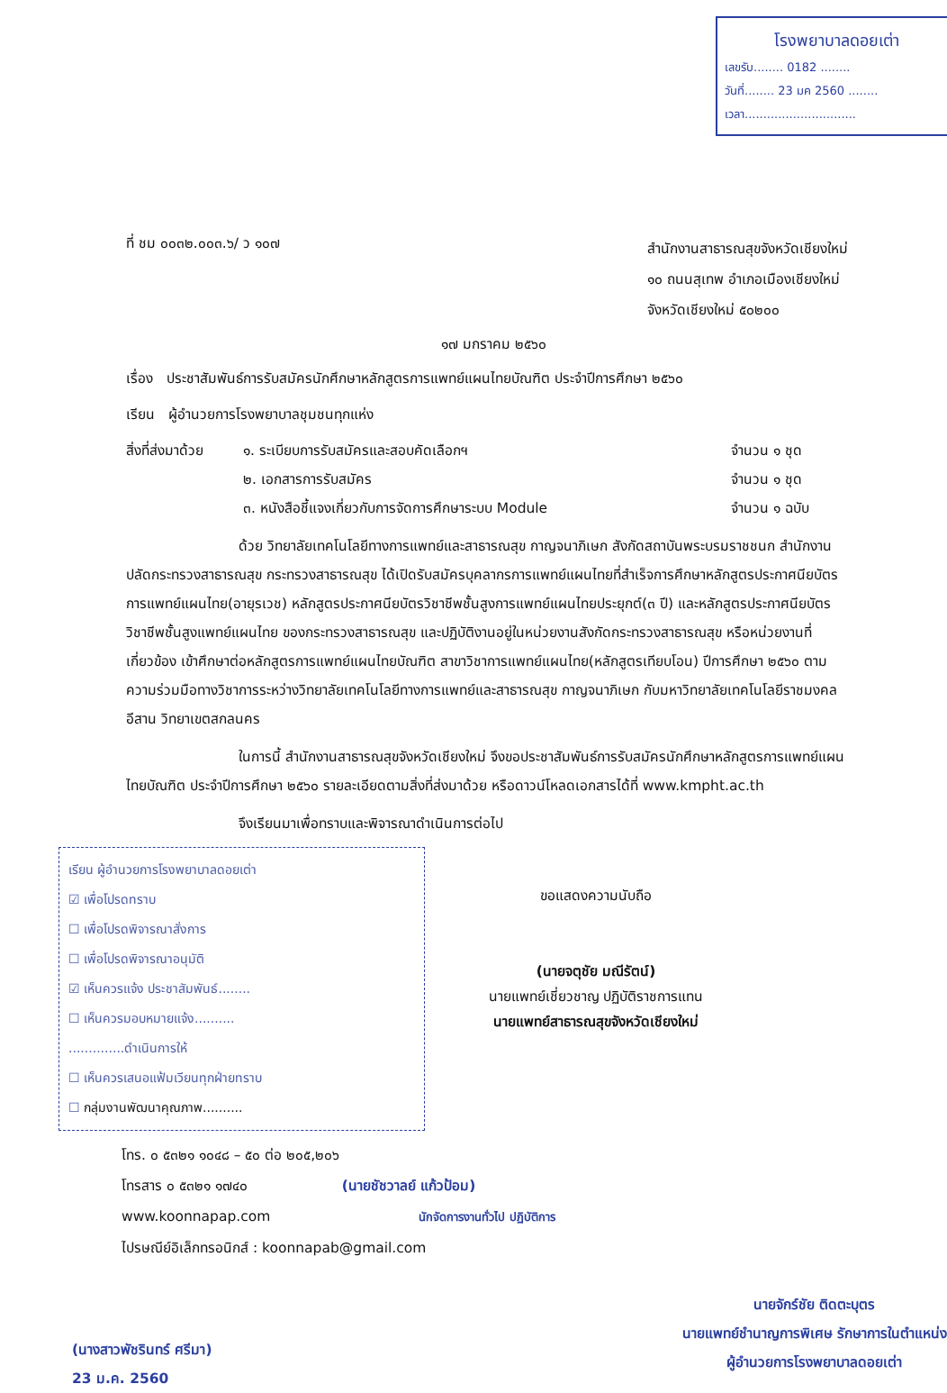โรงพยาบาลดอยเต่า
เลขรับ........ 0182 ........
วันที่........ 23 มค 2560 ........
เวลา..............................
ที่ ชม ๐๐๓๒.๐๐๓.๖/ ว ๑๐๗
สำนักงานสาธารณสุขจังหวัดเชียงใหม่
๑๐ ถนนสุเทพ อำเภอเมืองเชียงใหม่
จังหวัดเชียงใหม่ ๕๐๒๐๐
๑๗ มกราคม ๒๕๖๐
เรื่อง ประชาสัมพันธ์การรับสมัครนักศึกษาหลักสูตรการแพทย์แผนไทยบัณฑิต ประจำปีการศึกษา ๒๕๖๐
เรียน ผู้อำนวยการโรงพยาบาลชุมชนทุกแห่ง
สิ่งที่ส่งมาด้วย
๑. ระเบียบการรับสมัครและสอบคัดเลือกฯ
๒. เอกสารการรับสมัคร
๓. หนังสือชี้แจงเกี่ยวกับการจัดการศึกษาระบบ Module
จำนวน ๑ ชุด
จำนวน ๑ ชุด
จำนวน ๑ ฉบับ
ด้วย วิทยาลัยเทคโนโลยีทางการแพทย์และสาธารณสุข กาญจนาภิเษก สังกัดสถาบันพระบรมราชชนก สำนักงานปลัดกระทรวงสาธารณสุข กระทรวงสาธารณสุข ได้เปิดรับสมัครบุคลากรการแพทย์แผนไทยที่สำเร็จการศึกษาหลักสูตรประกาศนียบัตรการแพทย์แผนไทย(อายุรเวช) หลักสูตรประกาศนียบัตรวิชาชีพชั้นสูงการแพทย์แผนไทยประยุกต์(๓ ปี) และหลักสูตรประกาศนียบัตรวิชาชีพชั้นสูงแพทย์แผนไทย ของกระทรวงสาธารณสุข และปฏิบัติงานอยู่ในหน่วยงานสังกัดกระทรวงสาธารณสุข หรือหน่วยงานที่เกี่ยวข้อง เข้าศึกษาต่อหลักสูตรการแพทย์แผนไทยบัณฑิต สาขาวิชาการแพทย์แผนไทย(หลักสูตรเทียบโอน) ปีการศึกษา ๒๕๖๐ ตามความร่วมมือทางวิชาการระหว่างวิทยาลัยเทคโนโลยีทางการแพทย์และสาธารณสุข กาญจนาภิเษก กับมหาวิทยาลัยเทคโนโลยีราชมงคลอีสาน วิทยาเขตสกลนคร
ในการนี้ สำนักงานสาธารณสุขจังหวัดเชียงใหม่ จึงขอประชาสัมพันธ์การรับสมัครนักศึกษาหลักสูตรการแพทย์แผนไทยบัณฑิต ประจำปีการศึกษา ๒๕๖๐ รายละเอียดตามสิ่งที่ส่งมาด้วย หรือดาวน์โหลดเอกสารได้ที่ www.kmpht.ac.th
จึงเรียนมาเพื่อทราบและพิจารณาดำเนินการต่อไป
เรียน ผู้อำนวยการโรงพยาบาลดอยเต่า
☑ เพื่อโปรดทราบ
☐ เพื่อโปรดพิจารณาสั่งการ
☐ เพื่อโปรดพิจารณาอนุมัติ
☑ เห็นควรแจ้ง ประชาสัมพันธ์........
☐ เห็นควรมอบหมายแจ้ง..........
..............ดำเนินการให้
☐ เห็นควรเสนอแฟ้มเวียนทุกฝ่ายทราบ
☐ กลุ่มงานพัฒนาคุณภาพ..........
ขอแสดงความนับถือ
(นายจตุชัย มณีรัตน์)
นายแพทย์เชี่ยวชาญ ปฏิบัติราชการแทน
นายแพทย์สาธารณสุขจังหวัดเชียงใหม่
โทร. ๐ ๕๓๒๑ ๑๐๔๘ – ๕๐ ต่อ ๒๐๕,๒๐๖
โทรสาร ๐ ๕๓๒๑ ๑๗๔๐ (นายชัชวาลย์ แก้วป้อม)
www.koonnapap.com นักจัดการงานทั่วไป ปฏิบัติการ
ไปรษณีย์อิเล็กทรอนิกส์ : koonnapab@gmail.com
(นางสาวพัชรินทร์ ศรีมา)
23 ม.ค. 2560
นายจักร์ชัย ติดตะบุตร
นายแพทย์ชำนาญการพิเศษ รักษาการในตำแหน่ง
ผู้อำนวยการโรงพยาบาลดอยเต่า